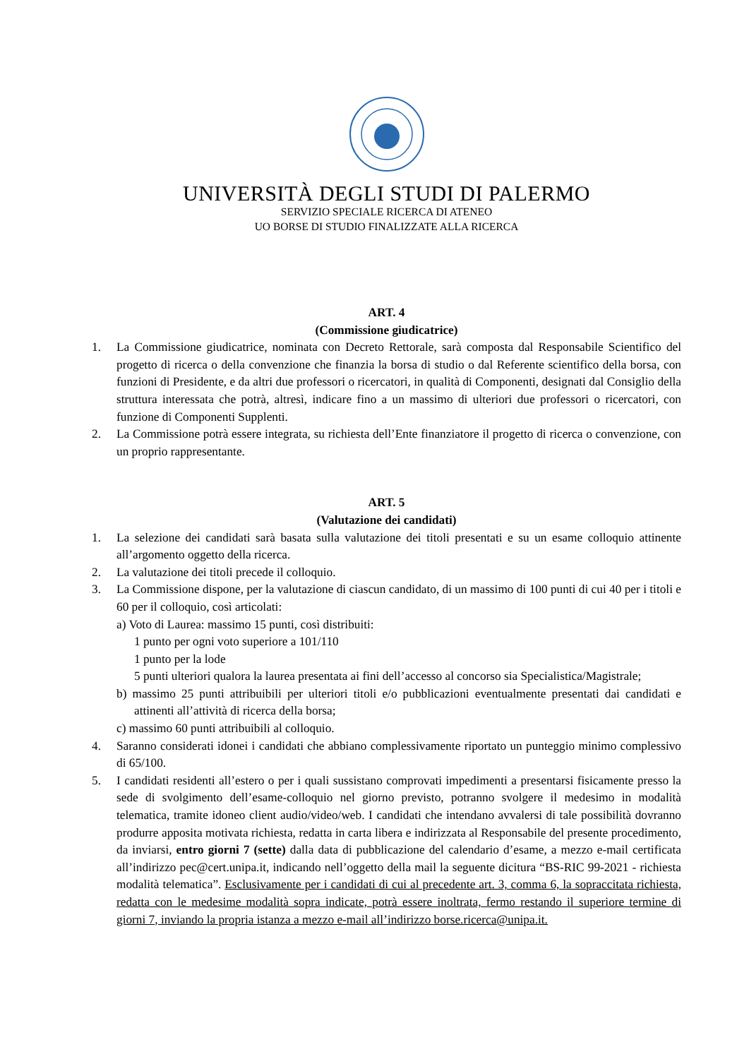UNIVERSITÀ DEGLI STUDI DI PALERMO
SERVIZIO SPECIALE RICERCA DI ATENEO
UO BORSE DI STUDIO FINALIZZATE ALLA RICERCA
ART. 4
(Commissione giudicatrice)
1. La Commissione giudicatrice, nominata con Decreto Rettorale, sarà composta dal Responsabile Scientifico del progetto di ricerca o della convenzione che finanzia la borsa di studio o dal Referente scientifico della borsa, con funzioni di Presidente, e da altri due professori o ricercatori, in qualità di Componenti, designati dal Consiglio della struttura interessata che potrà, altresì, indicare fino a un massimo di ulteriori due professori o ricercatori, con funzione di Componenti Supplenti.
2. La Commissione potrà essere integrata, su richiesta dell’Ente finanziatore il progetto di ricerca o convenzione, con un proprio rappresentante.
ART. 5
(Valutazione dei candidati)
1. La selezione dei candidati sarà basata sulla valutazione dei titoli presentati e su un esame colloquio attinente all’argomento oggetto della ricerca.
2. La valutazione dei titoli precede il colloquio.
3. La Commissione dispone, per la valutazione di ciascun candidato, di un massimo di 100 punti di cui 40 per i titoli e 60 per il colloquio, così articolati:
a) Voto di Laurea: massimo 15 punti, così distribuiti:
1 punto per ogni voto superiore a 101/110
1 punto per la lode
5 punti ulteriori qualora la laurea presentata ai fini dell’accesso al concorso sia Specialistica/Magistrale;
b) massimo 25 punti attribuibili per ulteriori titoli e/o pubblicazioni eventualmente presentati dai candidati e attinenti all’attività di ricerca della borsa;
c) massimo 60 punti attribuibili al colloquio.
4. Saranno considerati idonei i candidati che abbiano complessivamente riportato un punteggio minimo complessivo di 65/100.
5. I candidati residenti all’estero o per i quali sussistano comprovati impedimenti a presentarsi fisicamente presso la sede di svolgimento dell’esame-colloquio nel giorno previsto, potranno svolgere il medesimo in modalità telematica, tramite idoneo client audio/video/web. I candidati che intendano avvalersi di tale possibilità dovranno produrre apposita motivata richiesta, redatta in carta libera e indirizzata al Responsabile del presente procedimento, da inviarsi, entro giorni 7 (sette) dalla data di pubblicazione del calendario d’esame, a mezzo e-mail certificata all’indirizzo pec@cert.unipa.it, indicando nell’oggetto della mail la seguente dicitura “BS-RIC 99-2021 - richiesta modalità telematica”. Esclusivamente per i candidati di cui al precedente art. 3, comma 6, la sopraccitata richiesta, redatta con le medesime modalità sopra indicate, potrà essere inoltrata, fermo restando il superiore termine di giorni 7, inviando la propria istanza a mezzo e-mail all’indirizzo borse.ricerca@unipa.it.